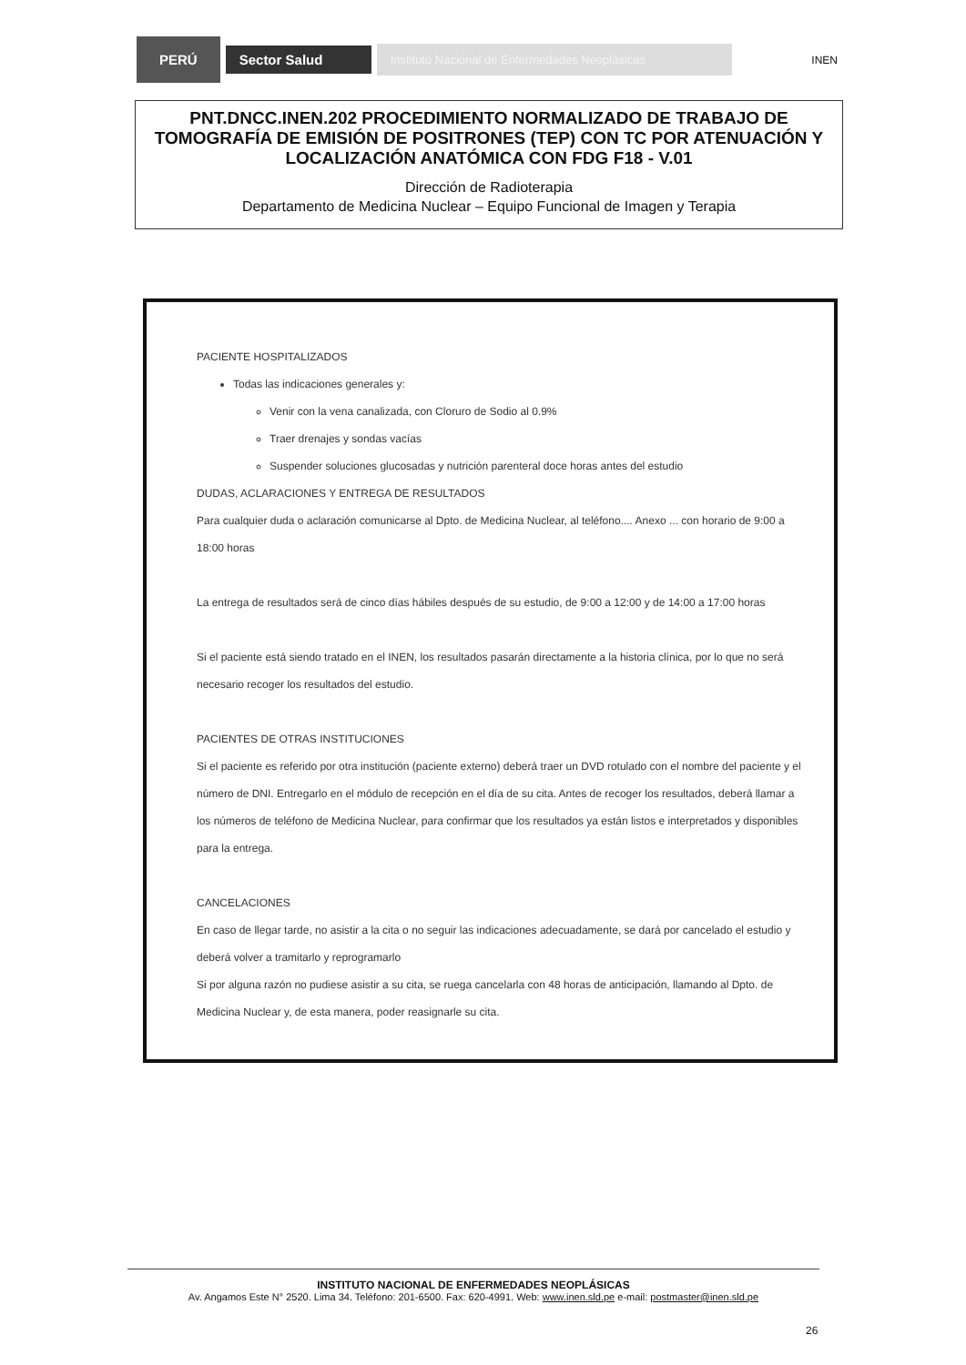PERÚ
Sector Salud
Instituto Nacional de Enfermedades Neoplásicas
INEN
PNT.DNCC.INEN.202 PROCEDIMIENTO NORMALIZADO DE TRABAJO DE TOMOGRAFÍA DE EMISIÓN DE POSITRONES (TEP) CON TC POR ATENUACIÓN Y LOCALIZACIÓN ANATÓMICA CON FDG F18 - V.01
Dirección de Radioterapia
Departamento de Medicina Nuclear – Equipo Funcional de Imagen y Terapia
PACIENTE HOSPITALIZADOS
Todas las indicaciones generales y:
Venir con la vena canalizada, con Cloruro de Sodio al 0.9%
Traer drenajes y sondas vacías
Suspender soluciones glucosadas y nutrición parenteral doce horas antes del estudio
DUDAS, ACLARACIONES Y ENTREGA DE RESULTADOS
Para cualquier duda o aclaración comunicarse al Dpto. de Medicina Nuclear, al teléfono.... Anexo ... con horario de 9:00 a 18:00 horas
La entrega de resultados será de cinco días hábiles después de su estudio, de 9:00 a 12:00 y de 14:00 a 17:00 horas
Si el paciente está siendo tratado en el INEN, los resultados pasarán directamente a la historia clínica, por lo que no será necesario recoger los resultados del estudio.
PACIENTES DE OTRAS INSTITUCIONES
Si el paciente es referido por otra institución (paciente externo) deberá traer un DVD rotulado con el nombre del paciente y el número de DNI. Entregarlo en el módulo de recepción en el día de su cita. Antes de recoger los resultados, deberá llamar a los números de teléfono de Medicina Nuclear, para confirmar que los resultados ya están listos e interpretados y disponibles para la entrega.
CANCELACIONES
En caso de llegar tarde, no asistir a la cita o no seguir las indicaciones adecuadamente, se dará por cancelado el estudio y deberá volver a tramitarlo y reprogramarlo
Si por alguna razón no pudiese asistir a su cita, se ruega cancelarla con 48 horas de anticipación, llamando al Dpto. de Medicina Nuclear y, de esta manera, poder reasignarle su cita.
INSTITUTO NACIONAL DE ENFERMEDADES NEOPLÁSICAS
Av. Angamos Este N° 2520. Lima 34. Teléfono: 201-6500. Fax: 620-4991. Web: www.inen.sld.pe e-mail: postmaster@inen.sld.pe
26